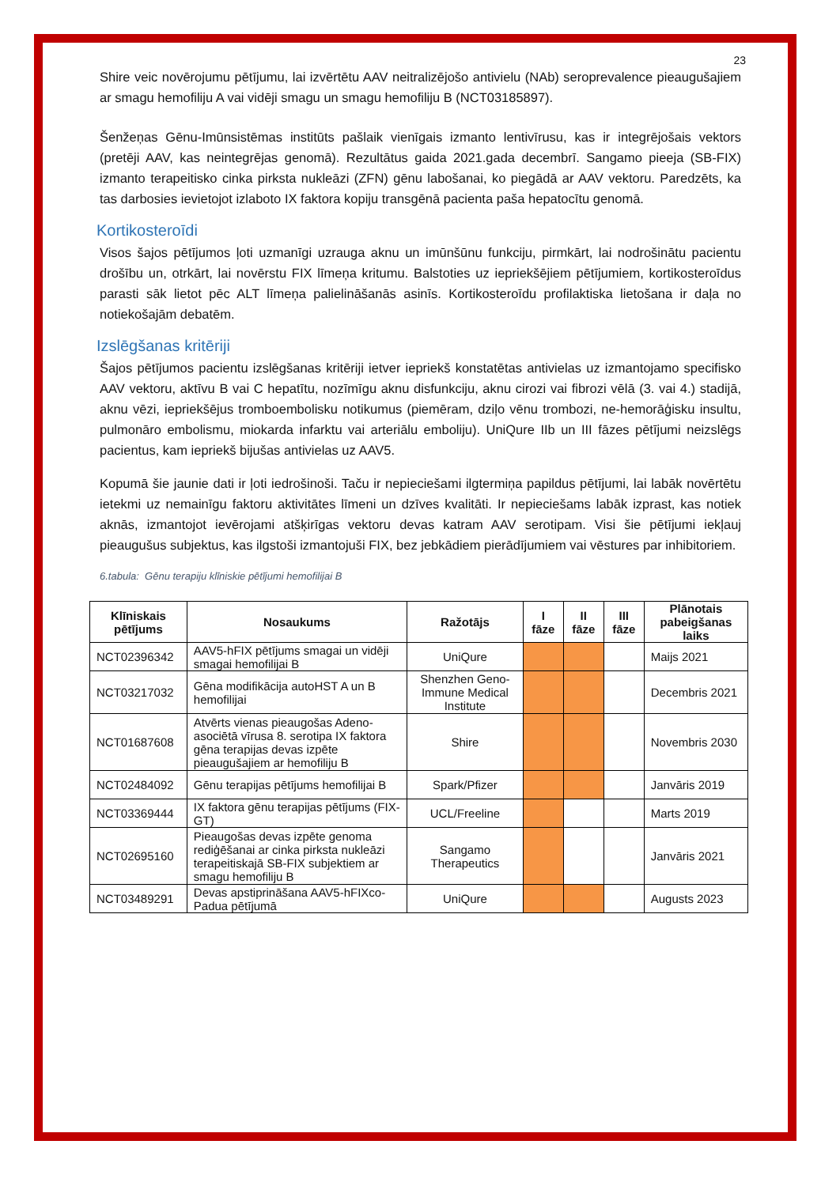23
Shire veic novērojumu pētījumu, lai izvērtētu AAV neitralizējošo antivielu (NAb) seroprevalence pieaugušajiem ar smagu hemofiliju A vai vidēji smagu un smagu hemofiliju B (NCT03185897).
Šenžeņas Gēnu-Imūnsistēmas institūts pašlaik vienīgais izmanto lentivīrusu, kas ir integrējošais vektors (pretēji AAV, kas neintegrējas genomā). Rezultātus gaida 2021.gada decembrī. Sangamo pieeja (SB-FIX) izmanto terapeitisko cinka pirksta nukleāzi (ZFN) gēnu labošanai, ko piegādā ar AAV vektoru. Paredzēts, ka tas darbosies ievietojot izlaboto IX faktora kopiju transgēnā pacienta paša hepatocītu genomā.
Kortikosteroīdi
Visos šajos pētījumos ļoti uzmanīgi uzrauga aknu un imūnšūnu funkciju, pirmkārt, lai nodrošinātu pacientu drošību un, otrkārt, lai novērstu FIX līmeņa kritumu. Balstoties uz iepriekšējiem pētījumiem, kortikosteroīdus parasti sāk lietot pēc ALT līmeņa palielināšanās asinīs. Kortikosteroīdu profilaktiska lietošana ir daļa no notiekošajām debatēm.
Izslēgšanas kritēriji
Šajos pētījumos pacientu izslēgšanas kritēriji ietver iepriekš konstatētas antivielas uz izmantojamo specifisko AAV vektoru, aktīvu B vai C hepatītu, nozīmīgu aknu disfunkciju, aknu cirozi vai fibrozi vēlā (3. vai 4.) stadijā, aknu vēzi, iepriekšējus tromboembolisku notikumus (piemēram, dziļo vēnu trombozi, ne-hemorāģisku insultu, pulmonāro embolismu, miokarda infarktu vai arteriālu emboliju). UniQure IIb un III fāzes pētījumi neizslēgs pacientus, kam iepriekš bijušas antivielas uz AAV5.
Kopumā šie jaunie dati ir ļoti iedrošinoši. Taču ir nepieciešami ilgtermiņa papildus pētījumi, lai labāk novērtētu ietekmi uz nemainīgu faktoru aktivitātes līmeni un dzīves kvalitāti. Ir nepieciešams labāk izprast, kas notiek aknās, izmantojot ievērojami atšķirīgas vektoru devas katram AAV serotipam. Visi šie pētījumi iekļauj pieaugušus subjektus, kas ilgstoši izmantojuši FIX, bez jebkādiem pierādījumiem vai vēstures par inhibitoriem.
6.tabula: Gēnu terapiju klīniskie pētījumi hemofilijai B
| Klīniskais pētījums | Nosaukums | Ražotājs | I fāze | II fāze | III fāze | Plānotais pabeigšanas laiks |
| --- | --- | --- | --- | --- | --- | --- |
| NCT02396342 | AAV5-hFIX pētījums smagai un vidēji smagai hemofilijai B | UniQure | | | | Maijs 2021 |
| NCT03217032 | Gēna modifikācija autoHST A un B hemofilijai | Shenzhen Geno-Immune Medical Institute | | | | Decembris 2021 |
| NCT01687608 | Atvērts vienas pieaugošas Adeno-asociētā vīrusa 8. serotipa IX faktora gēna terapijas devas izpēte pieaugušajiem ar hemofiliju B | Shire | | | | Novembris 2030 |
| NCT02484092 | Gēnu terapijas pētījums hemofilijai B | Spark/Pfizer | | | | Janvāris 2019 |
| NCT03369444 | IX faktora gēnu terapijas pētījums (FIX-GT) | UCL/Freeline | | | | Marts 2019 |
| NCT02695160 | Pieaugošas devas izpēte genoma rediģēšanai ar cinka pirksta nukleāzi terapeitiskajā SB-FIX subjektiem ar smagu hemofiliju B | Sangamo Therapeutics | | | | Janvāris 2021 |
| NCT03489291 | Devas apstiprināšana AAV5-hFIXco-Padua pētījumā | UniQure | | | | Augusts 2023 |